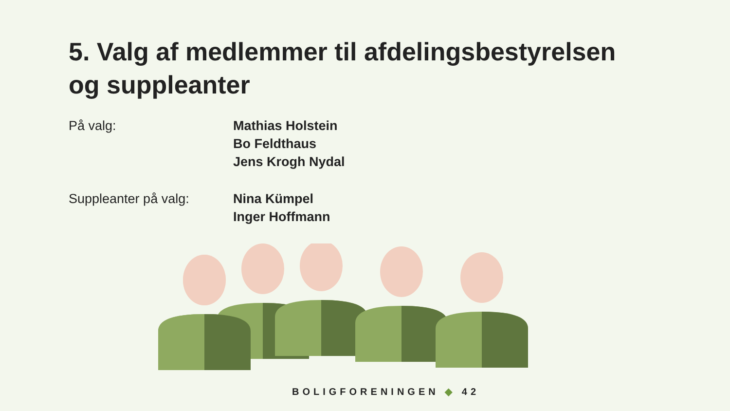5. Valg af medlemmer til afdelingsbestyrelsen
og suppleanter
På valg: Mathias Holstein
Bo Feldthaus
Jens Krogh Nydal
Suppleanter på valg: Nina Kümpel
Inger Hoffmann
BOLIGFORENINGEN ◆ 42